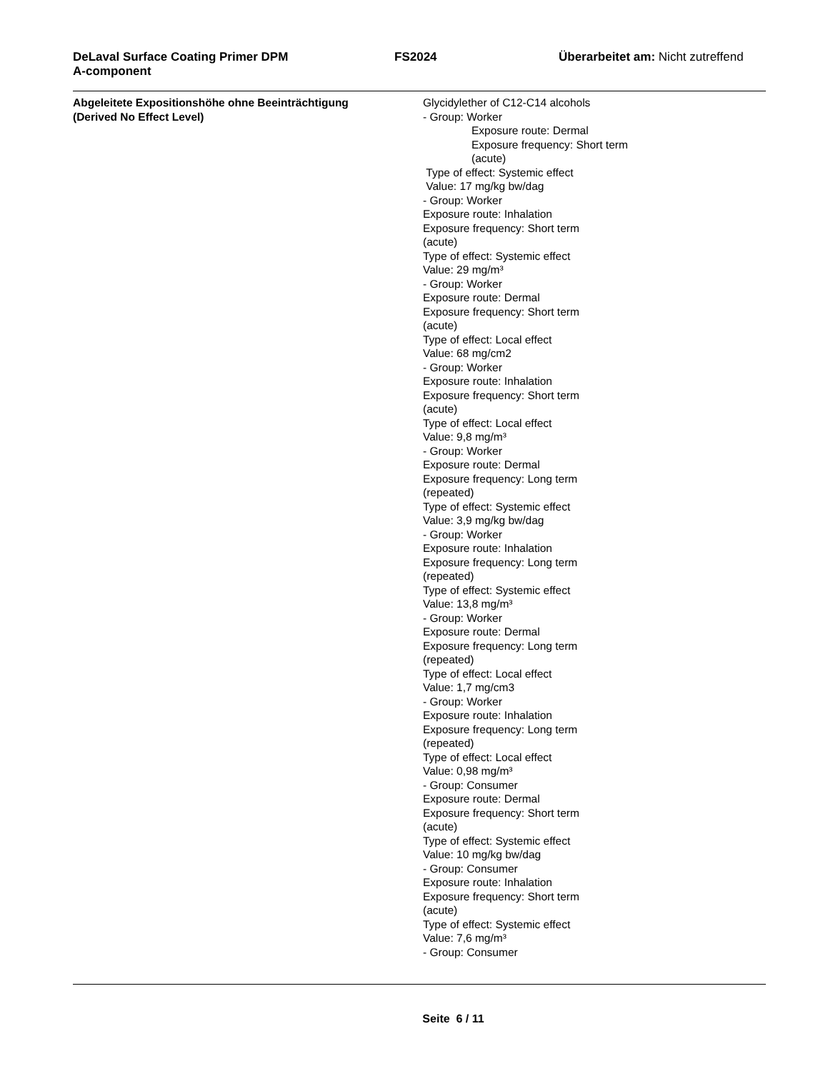DeLaval Surface Coating Primer DPM
A-component
FS2024 Überarbeitet am: Nicht zutreffend
Abgeleitete Expositionshöhe ohne Beeinträchtigung
(Derived No Effect Level)
Glycidylether of C12-C14 alcohols
- Group: Worker
Exposure route: Dermal
Exposure frequency: Short term
(acute)
Type of effect: Systemic effect
Value: 17 mg/kg bw/dag
- Group: Worker
Exposure route: Inhalation
Exposure frequency: Short term
(acute)
Type of effect: Systemic effect
Value: 29 mg/m³
- Group: Worker
Exposure route: Dermal
Exposure frequency: Short term
(acute)
Type of effect: Local effect
Value: 68 mg/cm2
- Group: Worker
Exposure route: Inhalation
Exposure frequency: Short term
(acute)
Type of effect: Local effect
Value: 9,8 mg/m³
- Group: Worker
Exposure route: Dermal
Exposure frequency: Long term
(repeated)
Type of effect: Systemic effect
Value: 3,9 mg/kg bw/dag
- Group: Worker
Exposure route: Inhalation
Exposure frequency: Long term
(repeated)
Type of effect: Systemic effect
Value: 13,8 mg/m³
- Group: Worker
Exposure route: Dermal
Exposure frequency: Long term
(repeated)
Type of effect: Local effect
Value: 1,7 mg/cm3
- Group: Worker
Exposure route: Inhalation
Exposure frequency: Long term
(repeated)
Type of effect: Local effect
Value: 0,98 mg/m³
- Group: Consumer
Exposure route: Dermal
Exposure frequency: Short term
(acute)
Type of effect: Systemic effect
Value: 10 mg/kg bw/dag
- Group: Consumer
Exposure route: Inhalation
Exposure frequency: Short term
(acute)
Type of effect: Systemic effect
Value: 7,6 mg/m³
- Group: Consumer
Seite 6 / 11